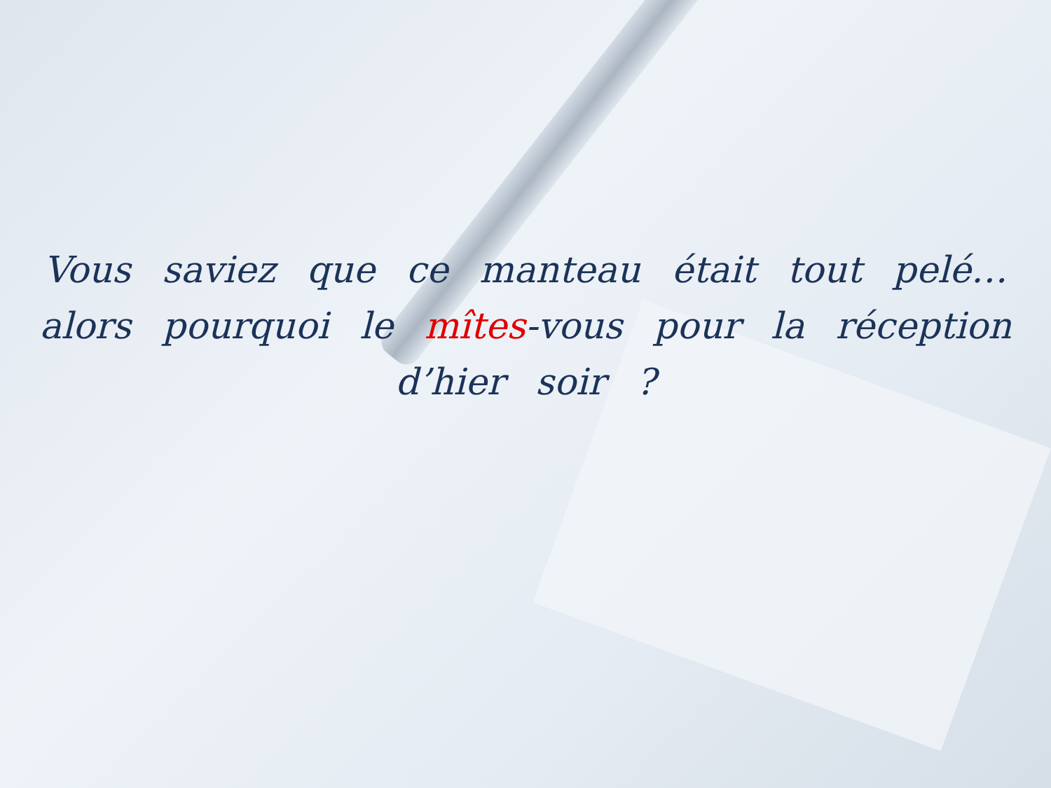Vous saviez que ce manteau était tout pelé…
alors pourquoi le mîtes-vous pour la réception
d’hier soir ?